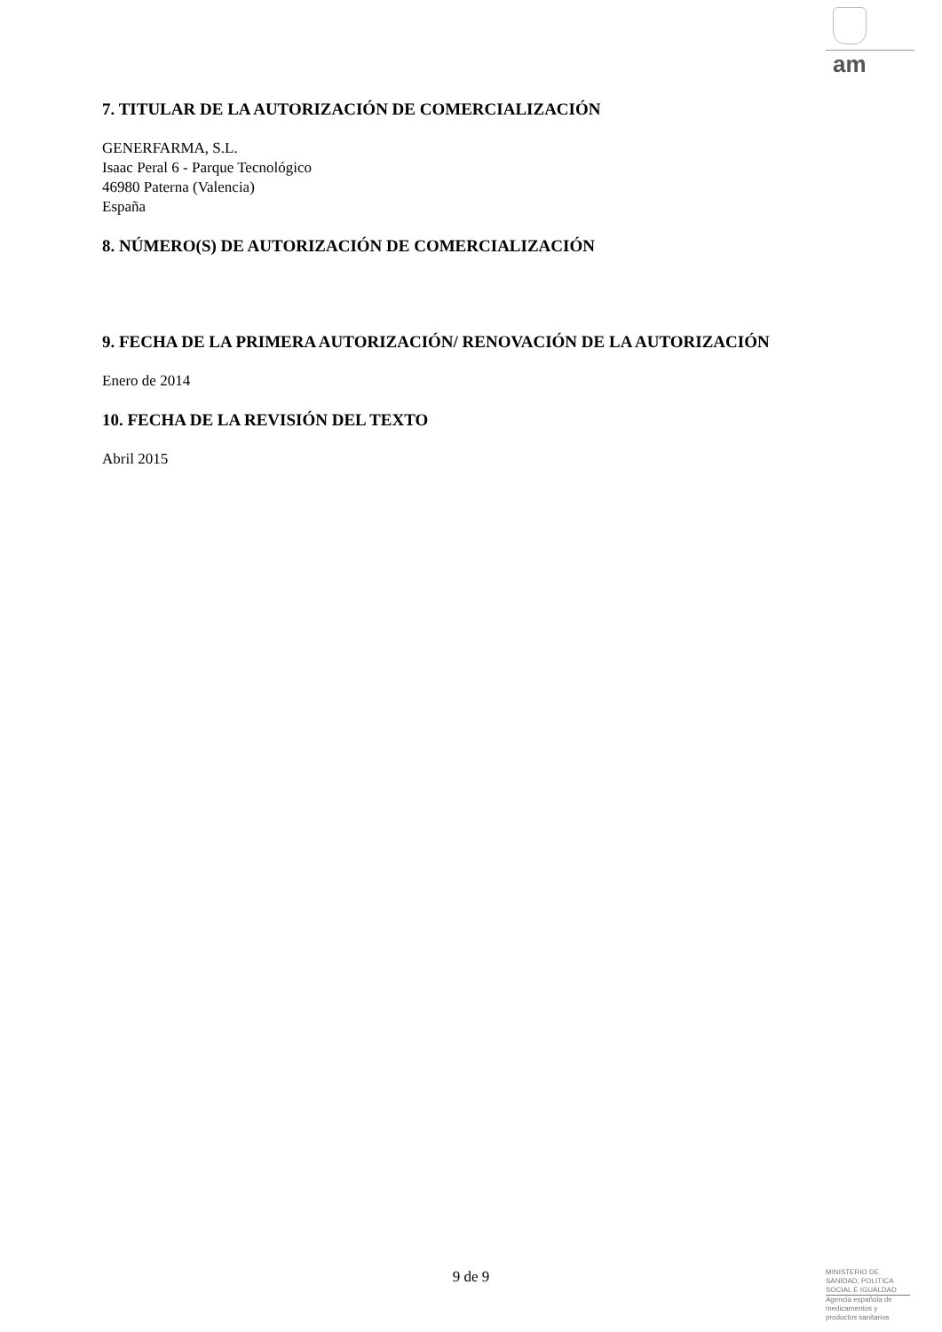am
7. TITULAR DE LA AUTORIZACIÓN DE COMERCIALIZACIÓN
GENERFARMA, S.L.
Isaac Peral 6 - Parque Tecnológico
46980 Paterna (Valencia)
España
8. NÚMERO(S) DE AUTORIZACIÓN DE COMERCIALIZACIÓN
9. FECHA DE LA PRIMERA AUTORIZACIÓN/ RENOVACIÓN DE LA AUTORIZACIÓN
Enero de 2014
10. FECHA DE LA REVISIÓN DEL TEXTO
Abril 2015
9 de 9
MINISTERIO DE
SANIDAD, POLITICA
SOCIAL E IGUALDAD
Agencia española de
medicamentos y
productos sanitarios